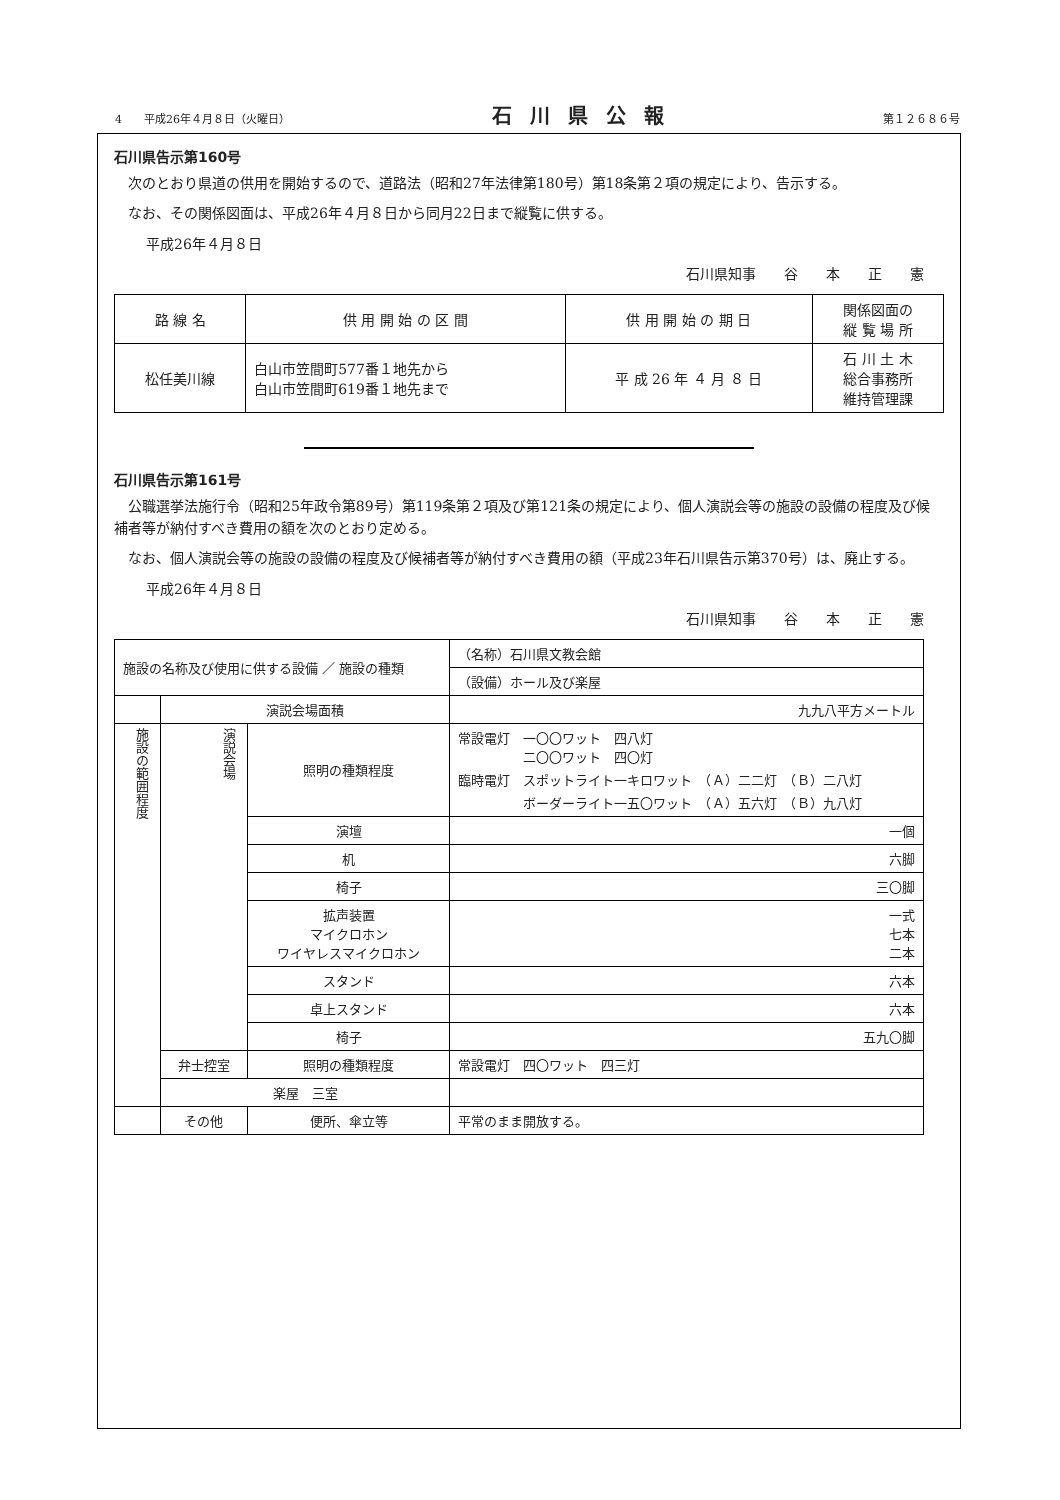4　　平成26年４月８日（火曜日） 石川県公報 第１２６８６号
石川県告示第160号
次のとおり県道の供用を開始するので、道路法（昭和27年法律第180号）第18条第２項の規定により、告示する。
なお、その関係図面は、平成26年４月８日から同月22日まで縦覧に供する。
平成26年４月８日
石川県知事　　谷　　本　　正　　憲
| 路 線 名 | 供 用 開 始 の 区 間 | 供 用 開 始 の 期 日 | 関係図面の 縦 覧 場 所 |
| --- | --- | --- | --- |
| 松任美川線 | 白山市笠間町577番１地先から 白山市笠間町619番１地先まで | 平 成 26 年 ４ 月 ８ 日 | 石 川 土 木 総合事務所 維持管理課 |
石川県告示第161号
公職選挙法施行令（昭和25年政令第89号）第119条第２項及び第121条の規定により、個人演説会等の施設の設備の程度及び候補者等が納付すべき費用の額を次のとおり定める。
なお、個人演説会等の施設の設備の程度及び候補者等が納付すべき費用の額（平成23年石川県告示第370号）は、廃止する。
平成26年４月８日
石川県知事　　谷　　本　　正　　憲
| 施設の名称及び使用に供する設備 ／ 施設の種類 | | | （名称）石川県文教会館 |
| | | | （設備）ホール及び楽屋 |
| | 演説会場面積 | | 九九八平方メートル |
| 施設の範囲程度 | 演説会場 | 照明の種類程度 | 常設電灯 一〇〇ワット 四八灯 二〇〇ワット 四〇灯 臨時電灯 スポットライト一キロワット （Ａ）二二灯 （Ｂ）二八灯 ボーダーライト一五〇ワット （Ａ）五六灯 （Ｂ）九八灯 |
| | | 演壇 | 一個 |
| | | 机 | 六脚 |
| | | 椅子 | 三〇脚 |
| | | 拡声装置 マイクロホン ワイヤレスマイクロホン | 一式 七本 二本 |
| | | スタンド | 六本 |
| | | 卓上スタンド | 六本 |
| | | 椅子 | 五九〇脚 |
| | 弁士控室 | 照明の種類程度 | 常設電灯 四〇ワット 四三灯 |
| | 楽屋 三室 | | |
| | その他 | 便所、傘立等 | 平常のまま開放する。 |